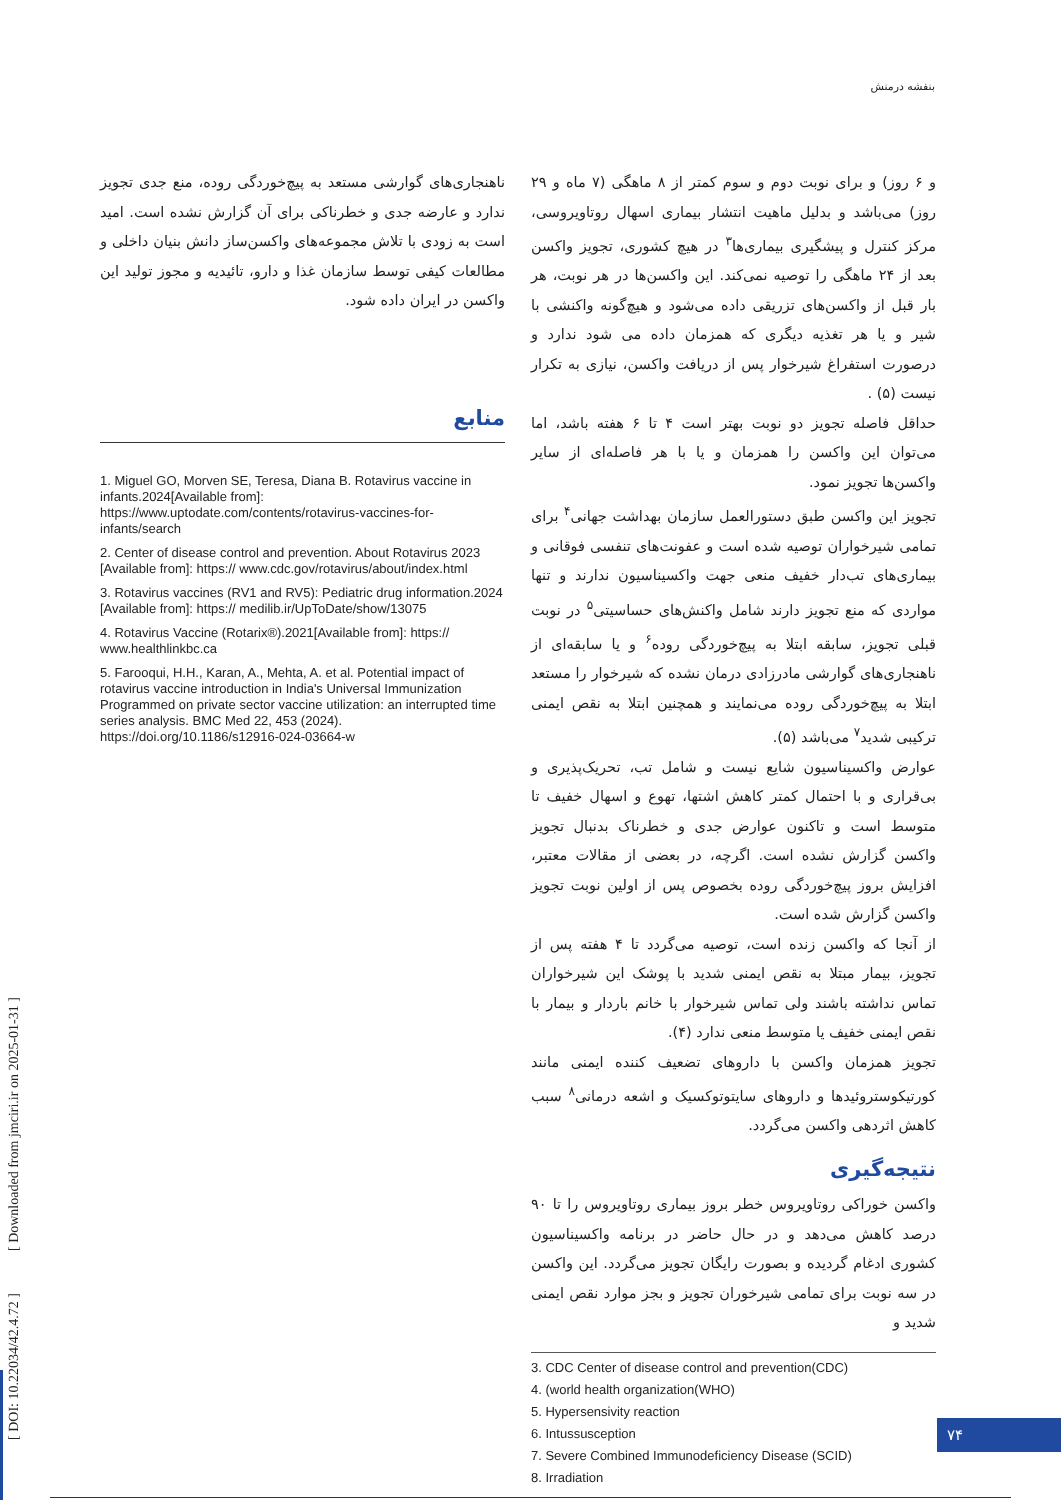بنفشه درمنش
و ۶ روز) و برای نوبت دوم و سوم کمتر از ۸ ماهگی (۷ ماه و ۲۹ روز) می‌باشد و بدلیل ماهیت انتشار بیماری اسهال روتاویروسی، مرکز کنترل و پیشگیری بیماری‌ها<sup>۳</sup> در هیچ کشوری، تجویز واکسن بعد از ۲۴ ماهگی را توصیه نمی‌کند. این واکسن‌ها در هر نوبت، هر بار قبل از واکسن‌های تزریقی داده می‌شود و هیچ‌گونه واکنشی با شیر و یا هر تغذیه دیگری که همزمان داده می شود ندارد و درصورت استفراغ شیرخوار پس از دریافت واکسن، نیازی به تکرار نیست (۵) .
حداقل فاصله تجویز دو نوبت بهتر است ۴ تا ۶ هفته باشد، اما می‌توان این واکسن را همزمان و یا با هر فاصله‌ای از سایر واکسن‌ها تجویز نمود.
تجویز این واکسن طبق دستورالعمل سازمان بهداشت جهانی<sup>۴</sup> برای تمامی شیرخواران توصیه شده است و عفونت‌های تنفسی فوقانی و بیماری‌های تب‌دار خفیف منعی جهت واکسیناسیون ندارند و تنها مواردی که منع تجویز دارند شامل واکنش‌های حساسیتی<sup>۵</sup> در نوبت قبلی تجویز، سابقه ابتلا به پیچ‌خوردگی روده<sup>۶</sup> و یا سابقه‌ای از ناهنجاری‌های گوارشی مادرزادی درمان نشده که شیرخوار را مستعد ابتلا به پیچ‌خوردگی روده می‌نمایند و همچنین ابتلا به نقص ایمنی ترکیبی شدید<sup>۷</sup> می‌باشد (۵).
عوارض واکسیناسیون شایع نیست و شامل تب، تحریک‌پذیری و بی‌قراری و با احتمال کمتر کاهش اشتها، تهوع و اسهال خفیف تا متوسط است و تاکنون عوارض جدی و خطرناک بدنبال تجویز واکسن گزارش نشده است. اگرچه، در بعضی از مقالات معتبر، افزایش بروز پیچ‌خوردگی روده بخصوص پس از اولین نوبت تجویز واکسن گزارش شده است.
از آنجا که واکسن زنده است، توصیه می‌گردد تا ۴ هفته پس از تجویز، بیمار مبتلا به نقص ایمنی شدید با پوشک این شیرخواران تماس نداشته باشند ولی تماس شیرخوار با خانم باردار و بیمار با نقص ایمنی خفیف یا متوسط منعی ندارد (۴).
تجویز همزمان واکسن با داروهای تضعیف کننده ایمنی مانند کورتیکوستروئیدها و داروهای سایتوتوکسیک و اشعه درمانی<sup>۸</sup> سبب کاهش اثردهی واکسن می‌گردد.
نتیجه‌گیری
واکسن خوراکی روتاویروس خطر بروز بیماری روتاویروس را تا ۹۰ درصد کاهش می‌دهد و در حال حاضر در برنامه واکسیناسیون کشوری ادغام گردیده و بصورت رایگان تجویز می‌گردد. این واکسن در سه نوبت برای تمامی شیرخوران تجویز و بجز موارد نقص ایمنی شدید و
3. CDC Center of disease control and prevention(CDC)
4. (world health organization(WHO)
5. Hypersensivity reaction
6. Intussusception
7. Severe Combined Immunodeficiency Disease (SCID)
8. Irradiation
ناهنجاری‌های گوارشی مستعد به پیچ‌خوردگی روده، منع جدی تجویز ندارد و عارضه جدی و خطرناکی برای آن گزارش نشده است. امید است به زودی با تلاش مجموعه‌های واکسن‌ساز دانش بنیان داخلی و مطالعات کیفی توسط سازمان غذا و دارو، تائیدیه و مجوز تولید این واکسن در ایران داده شود.
منابع
1. Miguel GO, Morven SE, Teresa, Diana B. Rotavirus vaccine in infants.2024[Available from]: https://www.uptodate.com/contents/rotavirus-vaccines-for-infants/search
2. Center of disease control and prevention. About Rotavirus 2023 [Available from]: https:// www.cdc.gov/rotavirus/about/index.html
3. Rotavirus vaccines (RV1 and RV5): Pediatric drug information.2024 [Available from]: https:// medilib.ir/UpToDate/show/13075
4. Rotavirus Vaccine (Rotarix®).2021[Available from]: https:// www.healthlinkbc.ca
5. Farooqui, H.H., Karan, A., Mehta, A. et al. Potential impact of rotavirus vaccine introduction in India's Universal Immunization Programmed on private sector vaccine utilization: an interrupted time series analysis. BMC Med 22, 453 (2024). https://doi.org/10.1186/s12916-024-03664-w
[ DOI: 10.22034/42.4.72 ] [ Downloaded from jmciri.ir on 2025-01-31 ]
۷۴